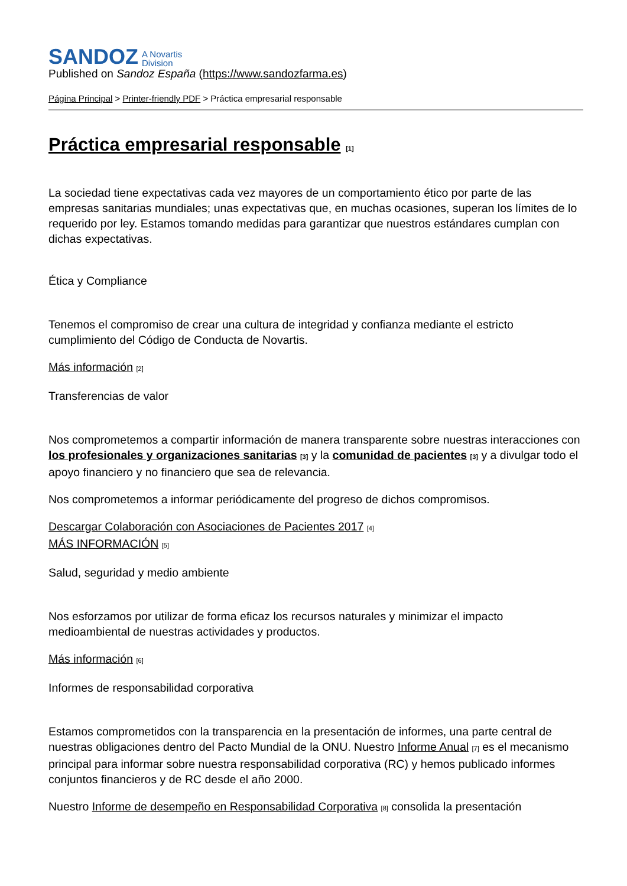SANDOZ A Novartis
Division
Published on Sandoz España (https://www.sandozfarma.es)
Página Principal > Printer-friendly PDF > Práctica empresarial responsable
Práctica empresarial responsable [1]
La sociedad tiene expectativas cada vez mayores de un comportamiento ético por parte de las empresas sanitarias mundiales; unas expectativas que, en muchas ocasiones, superan los límites de lo requerido por ley. Estamos tomando medidas para garantizar que nuestros estándares cumplan con dichas expectativas.
Ética y Compliance
Tenemos el compromiso de crear una cultura de integridad y confianza mediante el estricto cumplimiento del Código de Conducta de Novartis.
Más información [2]
Transferencias de valor
Nos comprometemos a compartir información de manera transparente sobre nuestras interacciones con los profesionales y organizaciones sanitarias [3] y la comunidad de pacientes [3] y a divulgar todo el apoyo financiero y no financiero que sea de relevancia.
Nos comprometemos a informar periódicamente del progreso de dichos compromisos.
Descargar Colaboración con Asociaciones de Pacientes 2017 [4]
MÁS INFORMACIÓN [5]
Salud, seguridad y medio ambiente
Nos esforzamos por utilizar de forma eficaz los recursos naturales y minimizar el impacto medioambiental de nuestras actividades y productos.
Más información [6]
Informes de responsabilidad corporativa
Estamos comprometidos con la transparencia en la presentación de informes, una parte central de nuestras obligaciones dentro del Pacto Mundial de la ONU. Nuestro Informe Anual [7] es el mecanismo principal para informar sobre nuestra responsabilidad corporativa (RC) y hemos publicado informes conjuntos financieros y de RC desde el año 2000.
Nuestro Informe de desempeño en Responsabilidad Corporativa [8] consolida la presentación